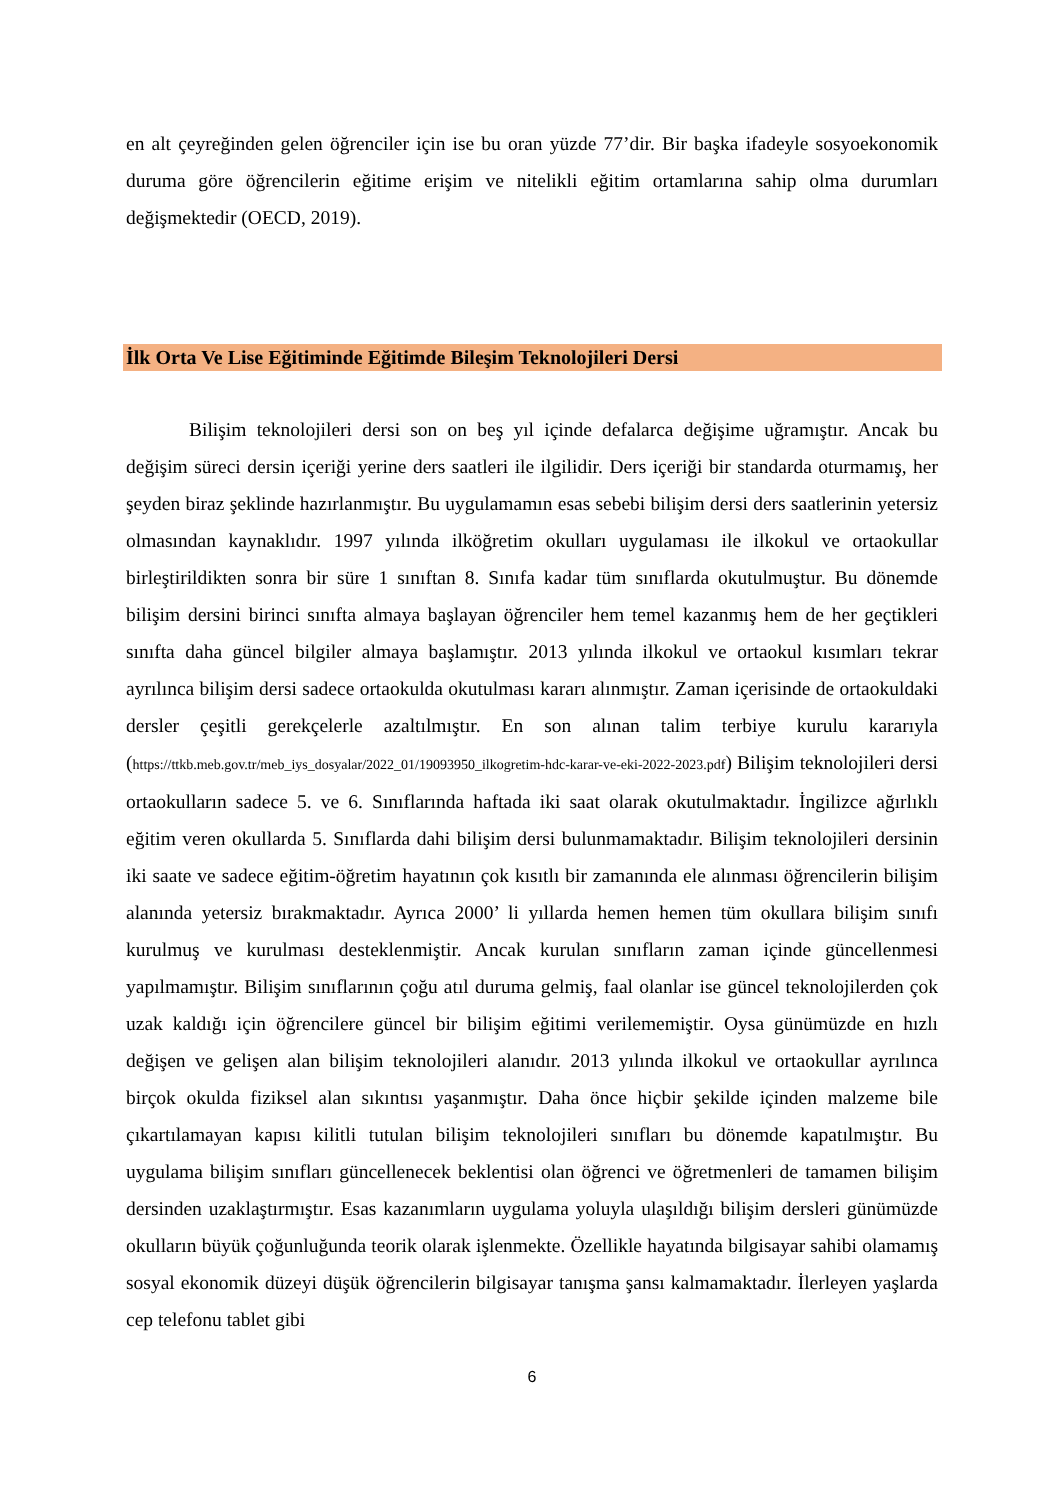en alt çeyreğinden gelen öğrenciler için ise bu oran yüzde 77’dir. Bir başka ifadeyle sosyoekonomik duruma göre öğrencilerin eğitime erişim ve nitelikli eğitim ortamlarına sahip olma durumları değişmektedir (OECD, 2019).
İlk Orta Ve Lise Eğitiminde Eğitimde Bileşim Teknolojileri Dersi
Bilişim teknolojileri dersi son on beş yıl içinde defalarca değişime uğramıştır. Ancak bu değişim süreci dersin içeriği yerine ders saatleri ile ilgilidir. Ders içeriği bir standarda oturmamış, her şeyden biraz şeklinde hazırlanmıştır. Bu uygulamamın esas sebebi bilişim dersi ders saatlerinin yetersiz olmasından kaynaklıdır. 1997 yılında ilköğretim okulları uygulaması ile ilkokul ve ortaokullar birleştirildikten sonra bir süre 1 sınıftan 8. Sınıfa kadar tüm sınıflarda okutulmuştur. Bu dönemde bilişim dersini birinci sınıfta almaya başlayan öğrenciler hem temel kazanmış hem de her geçtikleri sınıfta daha güncel bilgiler almaya başlamıştır. 2013 yılında ilkokul ve ortaokul kısımları tekrar ayrılınca bilişim dersi sadece ortaokulda okutulması kararı alınmıştır. Zaman içerisinde de ortaokuldaki dersler çeşitli gerekçelerle azaltılmıştır. En son alınan talim terbiye kurulu kararıyla (https://ttkb.meb.gov.tr/meb_iys_dosyalar/2022_01/19093950_ilkogretim-hdc-karar-ve-eki-2022-2023.pdf) Bilişim teknolojileri dersi ortaokulların sadece 5. ve 6. Sınıflarında haftada iki saat olarak okutulmaktadır. İngilizce ağırlıklı eğitim veren okullarda 5. Sınıflarda dahi bilişim dersi bulunmamaktadır. Bilişim teknolojileri dersinin iki saate ve sadece eğitim-öğretim hayatının çok kısıtlı bir zamanında ele alınması öğrencilerin bilişim alanında yetersiz bırakmaktadır. Ayrıca 2000’ li yıllarda hemen hemen tüm okullara bilişim sınıfı kurulmuş ve kurulması desteklenmiştir. Ancak kurulan sınıfların zaman içinde güncellenmesi yapılmamıştır. Bilişim sınıflarının çoğu atıl duruma gelmiş, faal olanlar ise güncel teknolojilerden çok uzak kaldığı için öğrencilere güncel bir bilişim eğitimi verilememiştir. Oysa günümüzde en hızlı değişen ve gelişen alan bilişim teknolojileri alanıdır. 2013 yılında ilkokul ve ortaokullar ayrılınca birçok okulda fiziksel alan sıkıntısı yaşanmıştır. Daha önce hiçbir şekilde içinden malzeme bile çıkartılamayan kapısı kilitli tutulan bilişim teknolojileri sınıfları bu dönemde kapatılmıştır. Bu uygulama bilişim sınıfları güncellenecek beklentisi olan öğrenci ve öğretmenleri de tamamen bilişim dersinden uzaklaştırmıştır. Esas kazanımların uygulama yoluyla ulaşıldığı bilişim dersleri günümüzde okulların büyük çoğunluğunda teorik olarak işlenmekte. Özellikle hayatında bilgisayar sahibi olamamış sosyal ekonomik düzeyi düşük öğrencilerin bilgisayar tanışma şansı kalmamaktadır. İlerleyen yaşlarda cep telefonu tablet gibi
6